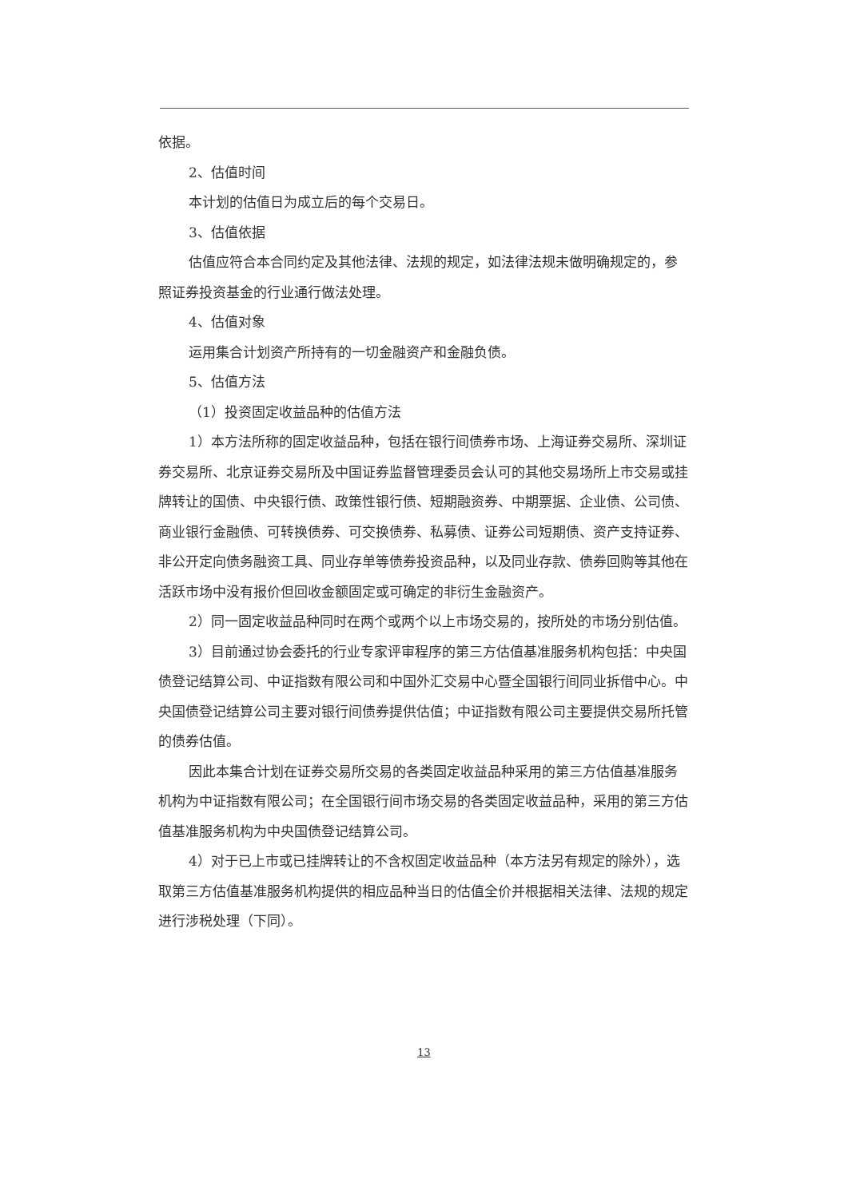依据。
2、估值时间
本计划的估值日为成立后的每个交易日。
3、估值依据
估值应符合本合同约定及其他法律、法规的规定，如法律法规未做明确规定的，参照证券投资基金的行业通行做法处理。
4、估值对象
运用集合计划资产所持有的一切金融资产和金融负债。
5、估值方法
（1）投资固定收益品种的估值方法
1）本方法所称的固定收益品种，包括在银行间债券市场、上海证券交易所、深圳证券交易所、北京证券交易所及中国证券监督管理委员会认可的其他交易场所上市交易或挂牌转让的国债、中央银行债、政策性银行债、短期融资券、中期票据、企业债、公司债、商业银行金融债、可转换债券、可交换债券、私募债、证券公司短期债、资产支持证券、非公开定向债务融资工具、同业存单等债券投资品种，以及同业存款、债券回购等其他在活跃市场中没有报价但回收金额固定或可确定的非衍生金融资产。
2）同一固定收益品种同时在两个或两个以上市场交易的，按所处的市场分别估值。
3）目前通过协会委托的行业专家评审程序的第三方估值基准服务机构包括：中央国债登记结算公司、中证指数有限公司和中国外汇交易中心暨全国银行间同业拆借中心。中央国债登记结算公司主要对银行间债券提供估值；中证指数有限公司主要提供交易所托管的债券估值。
因此本集合计划在证券交易所交易的各类固定收益品种采用的第三方估值基准服务机构为中证指数有限公司；在全国银行间市场交易的各类固定收益品种，采用的第三方估值基准服务机构为中央国债登记结算公司。
4）对于已上市或已挂牌转让的不含权固定收益品种（本方法另有规定的除外），选取第三方估值基准服务机构提供的相应品种当日的估值全价并根据相关法律、法规的规定进行涉税处理（下同）。
13